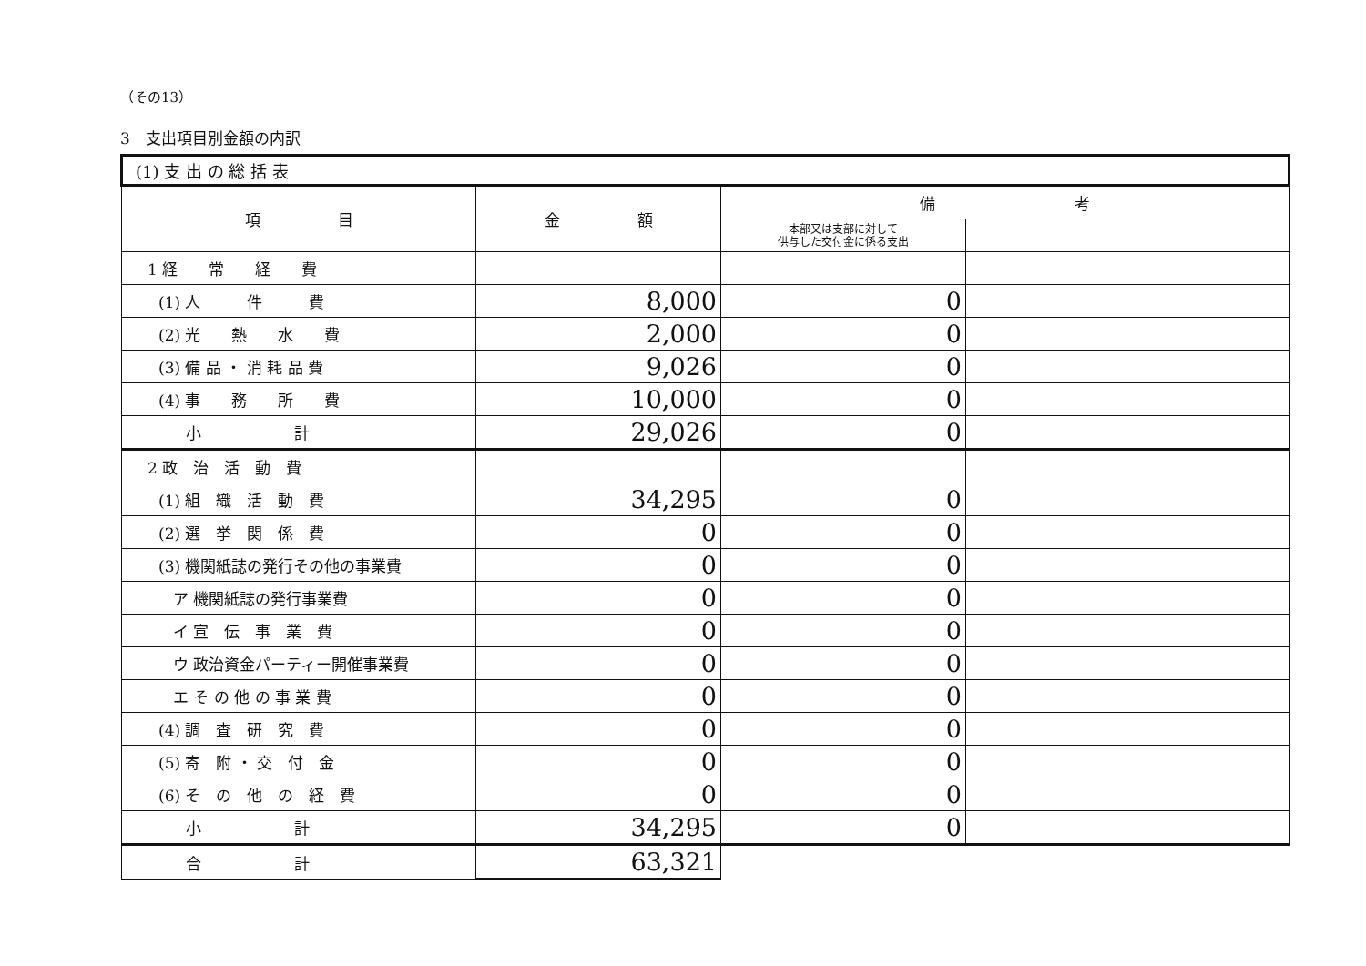（その13）
3　支出項目別金額の内訳
| (1) 支 出 の 総 括 表 | | | |
| 項 目 | 金 額 | 備 考 | |
| | | 本部又は支部に対して 供与した交付金に係る支出 | |
| 1 経 常 経 費 | | | |
| (1) 人 件 費 | 8,000 | 0 | |
| (2) 光 熱 水 費 | 2,000 | 0 | |
| (3) 備 品 ・ 消 耗 品 費 | 9,026 | 0 | |
| (4) 事 務 所 費 | 10,000 | 0 | |
| 小 計 | 29,026 | 0 | |
| 2 政 治 活 動 費 | | | |
| (1) 組 織 活 動 費 | 34,295 | 0 | |
| (2) 選 挙 関 係 費 | 0 | 0 | |
| (3) 機関紙誌の発行その他の事業費 | 0 | 0 | |
| ア 機関紙誌の発行事業費 | 0 | 0 | |
| イ 宣 伝 事 業 費 | 0 | 0 | |
| ウ 政治資金パーティー開催事業費 | 0 | 0 | |
| エ そ の 他 の 事 業 費 | 0 | 0 | |
| (4) 調 査 研 究 費 | 0 | 0 | |
| (5) 寄 附 ・ 交 付 金 | 0 | 0 | |
| (6) そ の 他 の 経 費 | 0 | 0 | |
| 小 計 | 34,295 | 0 | |
| 合 計 | 63,321 | | |